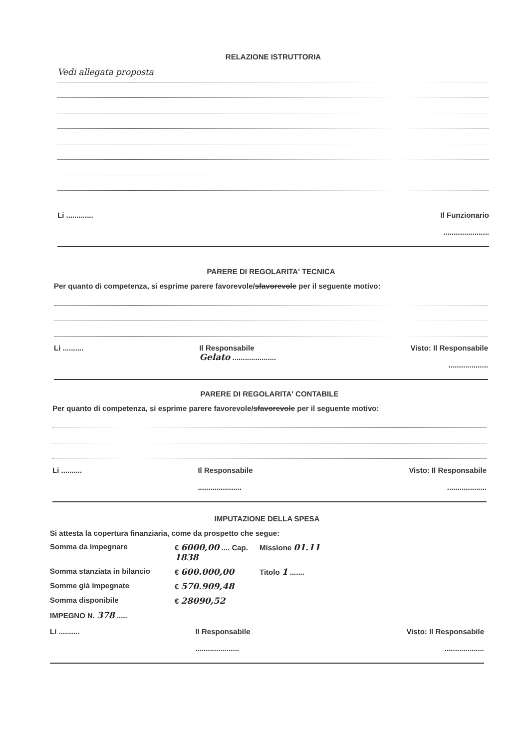RELAZIONE ISTRUTTORIA
Vedi allegata proposta
Li ............. Il Funzionario
......................
PARERE DI REGOLARITA' TECNICA
Per quanto di competenza, si esprime parere favorevole/sfavorevole per il seguente motivo:
Li .......... Il Responsabile
Gelato .....................
Visto: Il Responsabile
...................
PARERE DI REGOLARITA' CONTABILE
Per quanto di competenza, si esprime parere favorevole/sfavorevole per il seguente motivo:
Li .......... Il Responsabile
.....................
Visto: Il Responsabile
...................
IMPUTAZIONE DELLA SPESA
Si attesta la copertura finanziaria, come da prospetto che segue:
Somma da impegnare
€ 6000,00 .... Cap. 1838
Missione 01.11
Somma stanziata in bilancio
€ 600.000,00
Titolo 1 .......
Somme già impegnate
€ 570.909,48
Somma disponibile
€ 28090,52
IMPEGNO N. 378 .....
Li .......... Il Responsabile
.....................
Visto: Il Responsabile
...................